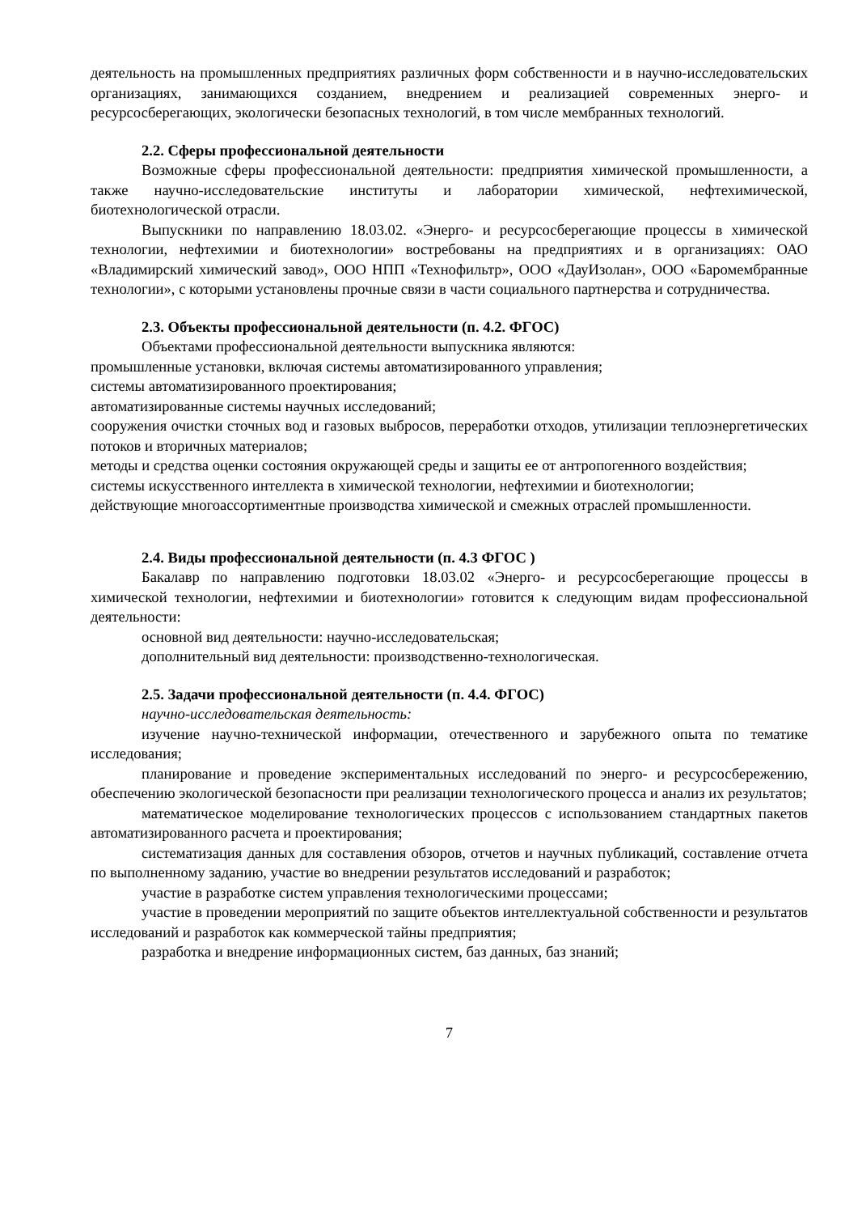деятельность на промышленных предприятиях различных форм собственности и в научно-исследовательских организациях, занимающихся созданием, внедрением и реализацией современных энерго- и ресурсосберегающих, экологически безопасных технологий, в том числе мембранных технологий.
2.2. Сферы профессиональной деятельности
Возможные сферы профессиональной деятельности: предприятия химической промышленности, а также научно-исследовательские институты и лаборатории химической, нефтехимической, биотехнологической отрасли.
Выпускники по направлению 18.03.02. «Энерго- и ресурсосберегающие процессы в химической технологии, нефтехимии и биотехнологии» востребованы на предприятиях и в организациях: ОАО «Владимирский химический завод», ООО НПП «Технофильтр», ООО «ДауИзолан», ООО «Баромембранные технологии», с которыми установлены прочные связи в части социального партнерства и сотрудничества.
2.3. Объекты профессиональной деятельности (п. 4.2. ФГОС)
Объектами профессиональной деятельности выпускника являются:
промышленные установки, включая системы автоматизированного управления;
системы автоматизированного проектирования;
автоматизированные системы научных исследований;
сооружения очистки сточных вод и газовых выбросов, переработки отходов, утилизации теплоэнергетических потоков и вторичных материалов;
методы и средства оценки состояния окружающей среды и защиты ее от антропогенного воздействия;
системы искусственного интеллекта в химической технологии, нефтехимии и биотехнологии;
действующие многоассортиментные производства химической и смежных отраслей промышленности.
2.4. Виды профессиональной деятельности (п. 4.3 ФГОС )
Бакалавр по направлению подготовки 18.03.02 «Энерго- и ресурсосберегающие процессы в химической технологии, нефтехимии и биотехнологии» готовится к следующим видам профессиональной деятельности:
основной вид деятельности: научно-исследовательская;
дополнительный вид деятельности: производственно-технологическая.
2.5. Задачи профессиональной деятельности (п. 4.4. ФГОС)
научно-исследовательская деятельность:
изучение научно-технической информации, отечественного и зарубежного опыта по тематике исследования;
планирование и проведение экспериментальных исследований по энерго- и ресурсосбережению, обеспечению экологической безопасности при реализации технологического процесса и анализ их результатов;
математическое моделирование технологических процессов с использованием стандартных пакетов автоматизированного расчета и проектирования;
систематизация данных для составления обзоров, отчетов и научных публикаций, составление отчета по выполненному заданию, участие во внедрении результатов исследований и разработок;
участие в разработке систем управления технологическими процессами;
участие в проведении мероприятий по защите объектов интеллектуальной собственности и результатов исследований и разработок как коммерческой тайны предприятия;
разработка и внедрение информационных систем, баз данных, баз знаний;
7